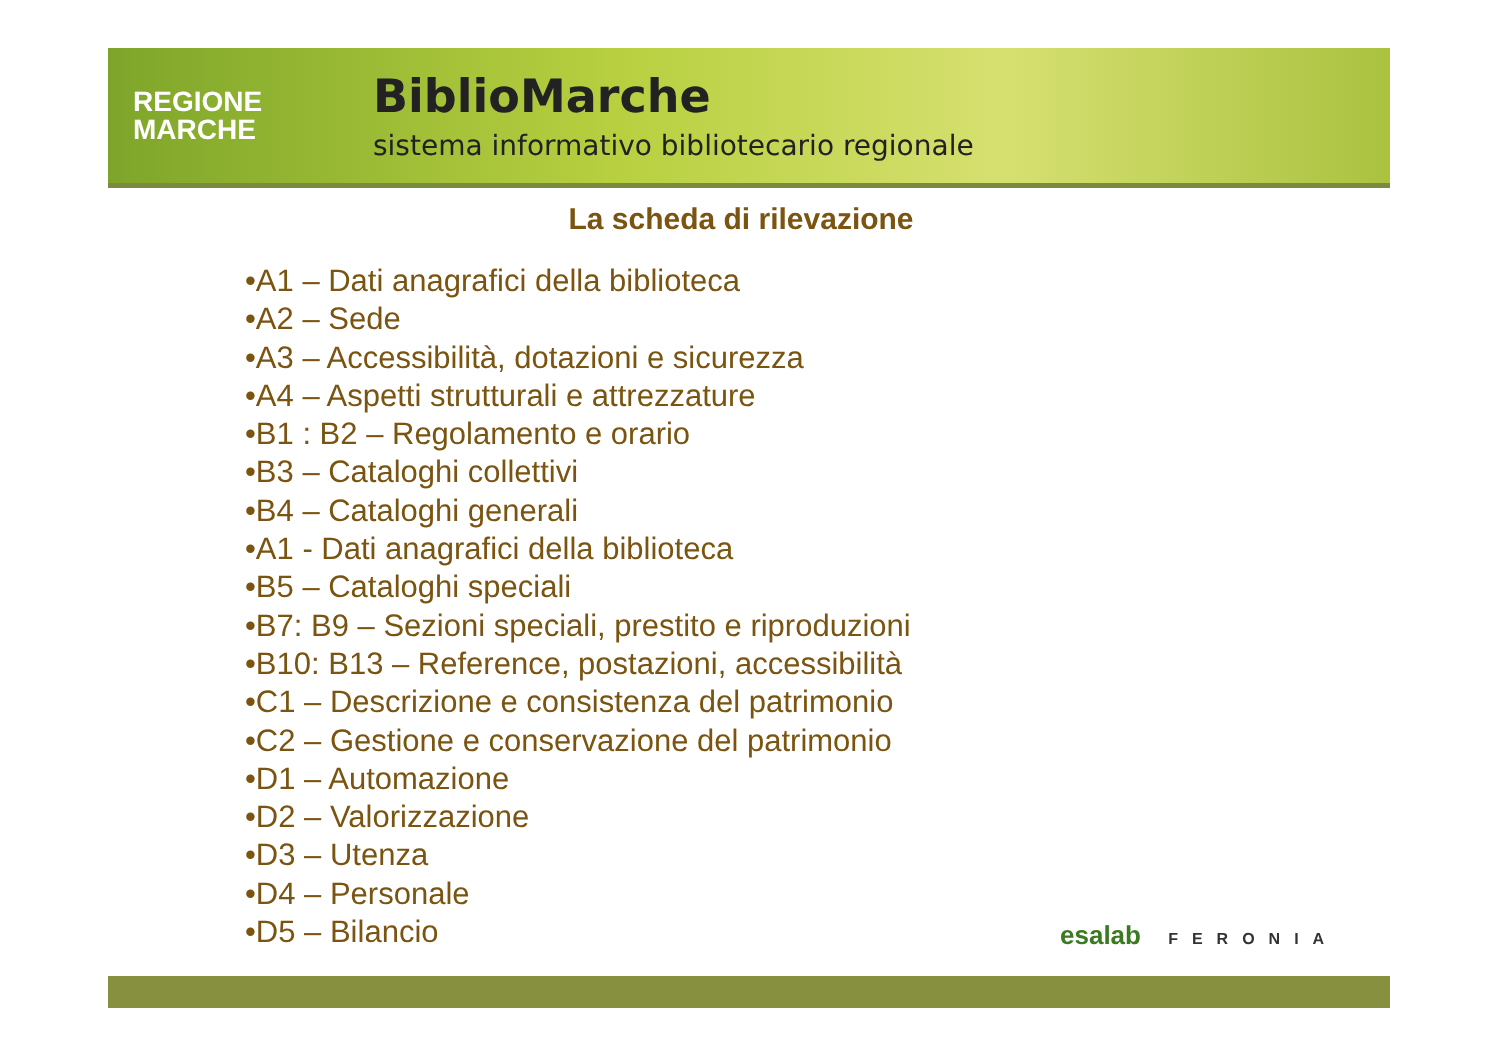REGIONE
MARCHE
BiblioMarche
sistema informativo bibliotecario regionale
La scheda di rilevazione
•A1 – Dati anagrafici della biblioteca
•A2 – Sede
•A3 – Accessibilità, dotazioni e sicurezza
•A4 – Aspetti strutturali e attrezzature
•B1 : B2 – Regolamento e orario
•B3 – Cataloghi collettivi
•B4 – Cataloghi generali
•A1 - Dati anagrafici della biblioteca
•B5 – Cataloghi speciali
•B7: B9 – Sezioni speciali, prestito e riproduzioni
•B10: B13 – Reference, postazioni, accessibilità
•C1 – Descrizione e consistenza del patrimonio
•C2 – Gestione e conservazione del patrimonio
•D1 – Automazione
•D2 – Valorizzazione
•D3 – Utenza
•D4 – Personale
•D5 – Bilancio
esalab FERONIA